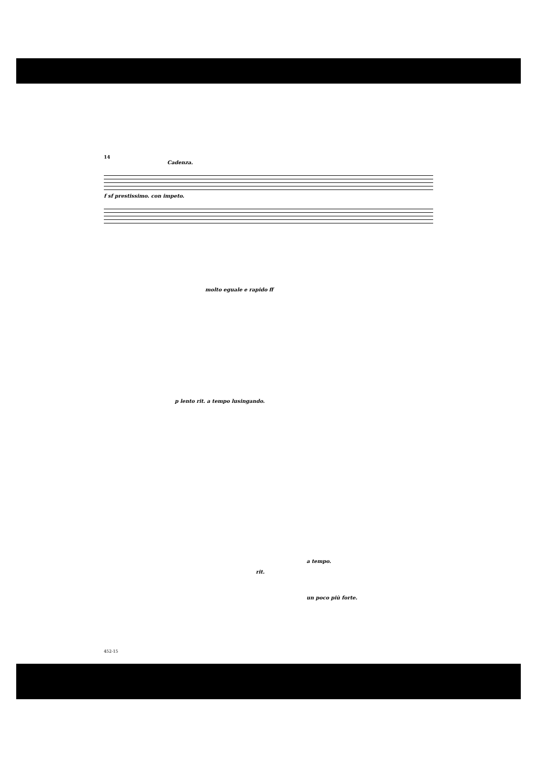14
Cadenza.
f sf prestissimo. con impeto.
molto eguale e rapido ff
p lento rit. a tempo lusingando.
a tempo.
rit.
un poco più forte.
452-15